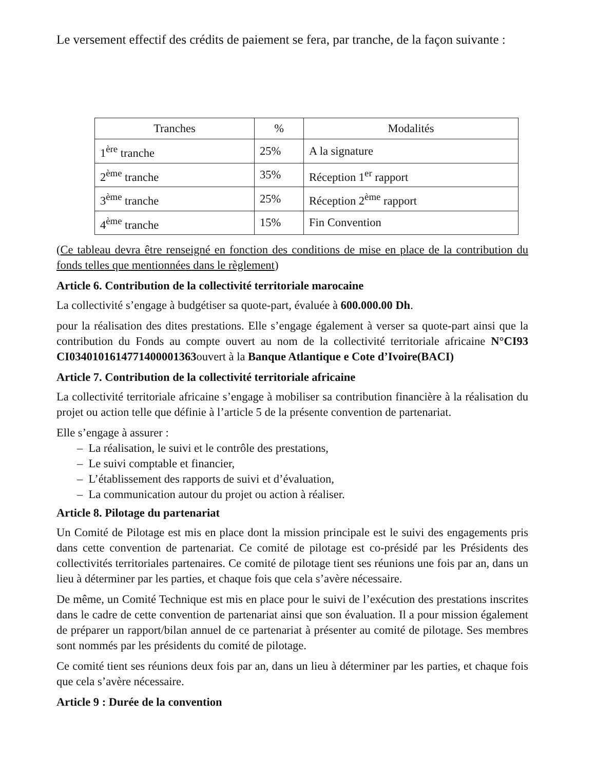Le versement effectif des crédits de paiement se fera, par tranche, de la façon suivante :
| Tranches | % | Modalités |
| --- | --- | --- |
| 1<sup>ère</sup> tranche | 25% | A la signature |
| 2<sup>ème</sup> tranche | 35% | Réception 1<sup>er</sup> rapport |
| 3<sup>ème</sup> tranche | 25% | Réception 2<sup>ème</sup> rapport |
| 4<sup>ème</sup> tranche | 15% | Fin Convention |
(Ce tableau devra être renseigné en fonction des conditions de mise en place de la contribution du fonds telles que mentionnées dans le règlement)
Article 6. Contribution de la collectivité territoriale marocaine
La collectivité s’engage à budgétiser sa quote-part, évaluée à 600.000.00 Dh.
pour la réalisation des dites prestations. Elle s’engage également à verser sa quote-part ainsi que la contribution du Fonds au compte ouvert au nom de la collectivité territoriale africaine N°CI93 CI0340101614771400001363ouvert à la Banque Atlantique e Cote d’Ivoire(BACI)
Article 7. Contribution de la collectivité territoriale africaine
La collectivité territoriale africaine s’engage à mobiliser sa contribution financière à la réalisation du projet ou action telle que définie à l’article 5 de la présente convention de partenariat.
Elle s’engage à assurer :
– La réalisation, le suivi et le contrôle des prestations,
– Le suivi comptable et financier,
– L’établissement des rapports de suivi et d’évaluation,
– La communication autour du projet ou action à réaliser.
Article 8. Pilotage du partenariat
Un Comité de Pilotage est mis en place dont la mission principale est le suivi des engagements pris dans cette convention de partenariat. Ce comité de pilotage est co-présidé par les Présidents des collectivités territoriales partenaires. Ce comité de pilotage tient ses réunions une fois par an, dans un lieu à déterminer par les parties, et chaque fois que cela s’avère nécessaire.
De même, un Comité Technique est mis en place pour le suivi de l’exécution des prestations inscrites dans le cadre de cette convention de partenariat ainsi que son évaluation. Il a pour mission également de préparer un rapport/bilan annuel de ce partenariat à présenter au comité de pilotage. Ses membres sont nommés par les présidents du comité de pilotage.
Ce comité tient ses réunions deux fois par an, dans un lieu à déterminer par les parties, et chaque fois que cela s’avère nécessaire.
Article 9 : Durée de la convention